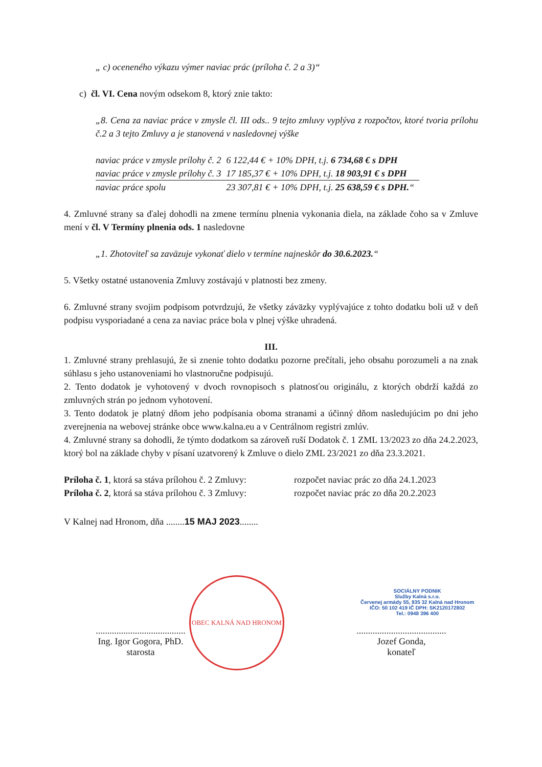„ c) oceneného výkazu výmer naviac prác (príloha č. 2 a 3)“
c) čl. VI. Cena novým odsekom 8, ktorý znie takto:
„8. Cena za naviac práce v zmysle čl. III ods.. 9 tejto zmluvy vyplýva z rozpočtov, ktoré tvoria prílohu č.2 a 3 tejto Zmluvy a je stanovená v nasledovnej výške
| naviac práce v zmysle prílohy č. 2 | 6 122,44 € + 10% DPH, t.j. 6 734,68 € s DPH |
| naviac práce v zmysle prílohy č. 3 | 17 185,37 € + 10% DPH, t.j. 18 903,91 € s DPH |
| naviac práce spolu | 23 307,81 € + 10% DPH, t.j. 25 638,59 € s DPH. “ |
4. Zmluvné strany sa ďalej dohodli na zmene termínu plnenia vykonania diela, na základe čoho sa v Zmluve mení v čl. V Termíny plnenia ods. 1 nasledovne
„1. Zhotoviteľ sa zaväzuje vykonať dielo v termíne najneskôr do 30.6.2023.“
5. Všetky ostatné ustanovenia Zmluvy zostávajú v platnosti bez zmeny.
6. Zmluvné strany svojim podpisom potvrdzujú, že všetky záväzky vyplývajúce z tohto dodatku boli už v deň podpisu vysporiadané a cena za naviac práce bola v plnej výške uhradená.
III.
1. Zmluvné strany prehlasujú, že si znenie tohto dodatku pozorne prečítali, jeho obsahu porozumeli a na znak súhlasu s jeho ustanoveniami ho vlastnoručne podpisujú.
2. Tento dodatok je vyhotovený v dvoch rovnopisoch s platnosťou originálu, z ktorých obdrží každá zo zmluvných strán po jednom vyhotovení.
3. Tento dodatok je platný dňom jeho podpísania oboma stranami a účinný dňom nasledujúcim po dni jeho zverejnenia na webovej stránke obce www.kalna.eu a v Centrálnom registri zmlúv.
4. Zmluvné strany sa dohodli, že týmto dodatkom sa zároveň ruší Dodatok č. 1 ZML 13/2023 zo dňa 24.2.2023, ktorý bol na základe chyby v písaní uzatvorený k Zmluve o dielo ZML 23/2021 zo dňa 23.3.2021.
| Príloha č. 1 , ktorá sa stáva prílohou č. 2 Zmluvy: | rozpočet naviac prác zo dňa 24.1.2023 |
| Príloha č. 2 , ktorá sa stáva prílohou č. 3 Zmluvy: | rozpočet naviac prác zo dňa 20.2.2023 |
V Kalnej nad Hronom, dňa ........15 MAJ 2023........
.......................................
Ing. Igor Gogora, PhD.
starosta
.......................................
Jozef Gonda,
konateľ
OBEC KALNÁ NAD HRONOM
SOCIÁLNY PODNIK
Služby Kalná s.r.o.
Červenej armády 55, 935 32 Kalná nad Hronom
IČO: 50 102 419 IČ DPH: SK2120172802
Tel.: 0948 396 400